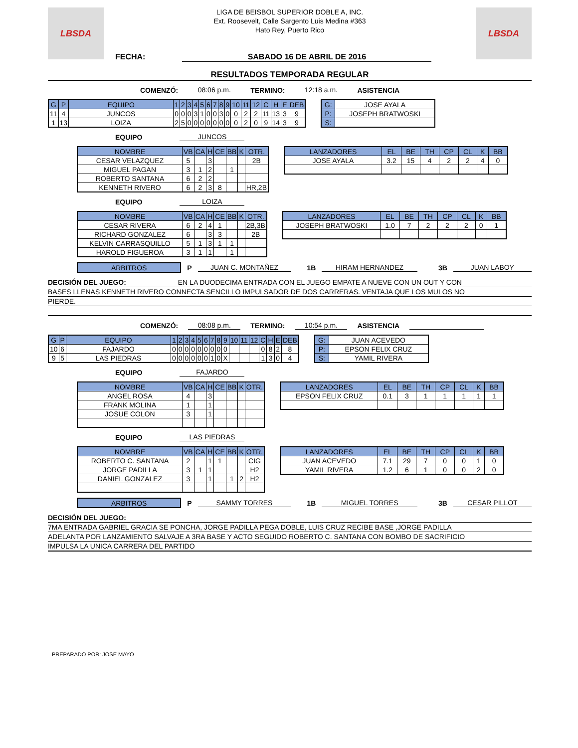LBSDA
LIGA DE BEISBOL SUPERIOR DOBLE A, INC.
Ext. Roosevelt, Calle Sargento Luis Medina #363
Hato Rey, Puerto Rico
LBSDA
FECHA: SABADO 16 DE ABRIL DE 2016
RESULTADOS TEMPORADA REGULAR
COMENZÓ: 08:06 p.m. TERMINO: 12:18 a.m. ASISTENCIA
| G | P | EQUIPO | 1 | 2 | 3 | 4 | 5 | 6 | 7 | 8 | 9 | 10 | 11 | 12 | C | H | E | DEB |
| --- | --- | --- | --- | --- | --- | --- | --- | --- | --- | --- | --- | --- | --- | --- | --- | --- | --- | --- |
| 11 | 4 | JUNCOS | 0 | 0 | 0 | 3 | 1 | 0 | 0 | 3 | 0 | 0 | 2 | 2 | 11 | 13 | 3 | 9 |
| 1 | 13 | LOIZA | 2 | 5 | 0 | 0 | 0 | 0 | 0 | 0 | 0 | 0 | 2 | 0 | 9 | 14 | 3 | 9 |
| G: | JOSE AYALA |
| P: | JOSEPH BRATWOSKI |
| S: | |
EQUIPO JUNCOS
| NOMBRE | VB | CA | H | CE | BB | K | OTR. |
| --- | --- | --- | --- | --- | --- | --- | --- |
| CESAR VELAZQUEZ | 5 | | 3 | | | | 2B |
| MIGUEL PAGAN | 3 | 1 | 2 | | 1 | | |
| ROBERTO SANTANA | 6 | 2 | 2 | | | | |
| KENNETH RIVERO | 6 | 2 | 3 | 8 | | | HR,2B |
| LANZADORES | EL | BE | TH | CP | CL | K | BB |
| --- | --- | --- | --- | --- | --- | --- | --- |
| JOSE AYALA | 3.2 | 15 | 4 | 2 | 2 | 4 | 0 |
EQUIPO LOIZA
| NOMBRE | VB | CA | H | CE | BB | K | OTR. |
| --- | --- | --- | --- | --- | --- | --- | --- |
| CESAR RIVERA | 6 | 2 | 4 | 1 | | | 2B,3B |
| RICHARD GONZALEZ | 6 | | 3 | 3 | | | 2B |
| KELVIN CARRASQUILLO | 5 | 1 | 3 | 1 | 1 | | |
| HAROLD FIGUEROA | 3 | 1 | 1 | | 1 | | |
| LANZADORES | EL | BE | TH | CP | CL | K | BB |
| --- | --- | --- | --- | --- | --- | --- | --- |
| JOSEPH BRATWOSKI | 1.0 | 7 | 2 | 2 | 2 | 0 | 1 |
| ARBITROS |
| --- |
P JUAN C. MONTAÑEZ 1B HIRAM HERNANDEZ 3B JUAN LABOY
DECISIÓN DEL JUEGO: EN LA DUODECIMA ENTRADA CON EL JUEGO EMPATE A NUEVE CON UN OUT Y CON
BASES LLENAS KENNETH RIVERO CONNECTA SENCILLO IMPULSADOR DE DOS CARRERAS. VENTAJA QUE LOS MULOS NO
PIERDE.
COMENZÓ: 08:08 p.m. TERMINO: 10:54 p.m. ASISTENCIA
| G | P | EQUIPO | 1 | 2 | 3 | 4 | 5 | 6 | 7 | 8 | 9 | 10 | 11 | 12 | C | H | E | DEB |
| --- | --- | --- | --- | --- | --- | --- | --- | --- | --- | --- | --- | --- | --- | --- | --- | --- | --- | --- |
| 10 | 6 | FAJARDO | 0 | 0 | 0 | 0 | 0 | 0 | 0 | 0 | 0 | | | | 0 | 8 | 2 | 8 |
| 9 | 5 | LAS PIEDRAS | 0 | 0 | 0 | 0 | 0 | 0 | 1 | 0 | X | | | | 1 | 3 | 0 | 4 |
| G: | JUAN ACEVEDO |
| P: | EPSON FELIX CRUZ |
| S: | YAMIL RIVERA |
EQUIPO FAJARDO
| NOMBRE | VB | CA | H | CE | BB | K | OTR. |
| --- | --- | --- | --- | --- | --- | --- | --- |
| ANGEL ROSA | 4 | | 3 | | | | |
| FRANK MOLINA | 1 | | 1 | | | | |
| JOSUE COLON | 3 | | 1 | | | | |
| LANZADORES | EL | BE | TH | CP | CL | K | BB |
| --- | --- | --- | --- | --- | --- | --- | --- |
| EPSON FELIX CRUZ | 0.1 | 3 | 1 | 1 | 1 | 1 | 1 |
EQUIPO LAS PIEDRAS
| NOMBRE | VB | CA | H | CE | BB | K | OTR. |
| --- | --- | --- | --- | --- | --- | --- | --- |
| ROBERTO C. SANTANA | 2 | | 1 | 1 | | | CIG |
| JORGE PADILLA | 3 | 1 | 1 | | | | H2 |
| DANIEL GONZALEZ | 3 | | 1 | | 1 | 2 | H2 |
| LANZADORES | EL | BE | TH | CP | CL | K | BB |
| --- | --- | --- | --- | --- | --- | --- | --- |
| JUAN ACEVEDO | 7.1 | 29 | 7 | 0 | 0 | 1 | 0 |
| YAMIL RIVERA | 1.2 | 6 | 1 | 0 | 0 | 2 | 0 |
| ARBITROS |
| --- |
P SAMMY TORRES 1B MIGUEL TORRES 3B CESAR PILLOT
DECISIÓN DEL JUEGO:
7MA ENTRADA GABRIEL GRACIA SE PONCHA, JORGE PADILLA PEGA DOBLE, LUIS CRUZ RECIBE BASE ,JORGE PADILLA
ADELANTA POR LANZAMIENTO SALVAJE A 3RA BASE Y ACTO SEGUIDO ROBERTO C. SANTANA CON BOMBO DE SACRIFICIO
IMPULSA LA UNICA CARRERA DEL PARTIDO
PREPARADO POR: JOSE MAYO